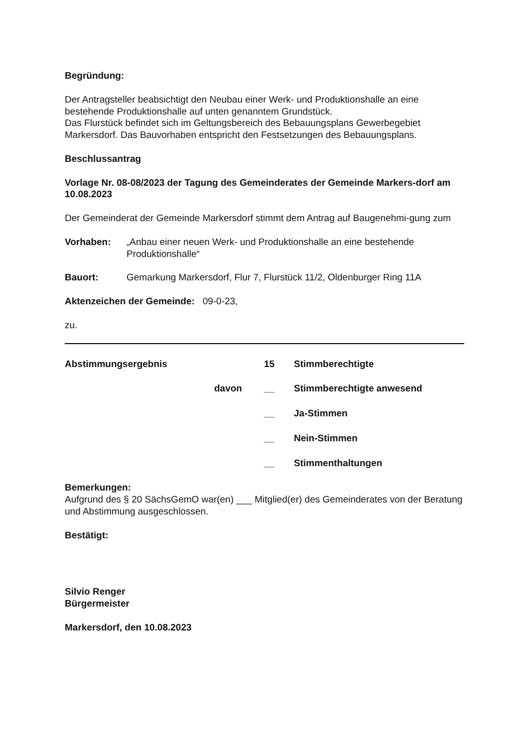Begründung:
Der Antragsteller beabsichtigt den Neubau einer Werk- und Produktionshalle an eine bestehende Produktionshalle auf unten genanntem Grundstück.
Das Flurstück befindet sich im Geltungsbereich des Bebauungsplans Gewerbegebiet Markersdorf. Das Bauvorhaben entspricht den Festsetzungen des Bebauungsplans.
Beschlussantrag
Vorlage Nr. 08-08/2023 der Tagung des Gemeinderates der Gemeinde Markers-dorf am 10.08.2023
Der Gemeinderat der Gemeinde Markersdorf stimmt dem Antrag auf Baugenehmi-gung zum
Vorhaben: „Anbau einer neuen Werk- und Produktionshalle an eine bestehende Produktionshalle“
Bauort: Gemarkung Markersdorf, Flur 7, Flurstück 11/2, Oldenburger Ring 11A
Aktenzeichen der Gemeinde: 09-0-23,
zu.
| Abstimmungsergebnis | | 15 | Stimmberechtigte |
| | davon | __ | Stimmberechtigte anwesend |
| | | __ | Ja-Stimmen |
| | | __ | Nein-Stimmen |
| | | __ | Stimmenthaltungen |
Bemerkungen:
Aufgrund des § 20 SächsGemO war(en) ___ Mitglied(er) des Gemeinderates von der Beratung und Abstimmung ausgeschlossen.
Bestätigt:
Silvio Renger
Bürgermeister
Markersdorf, den 10.08.2023